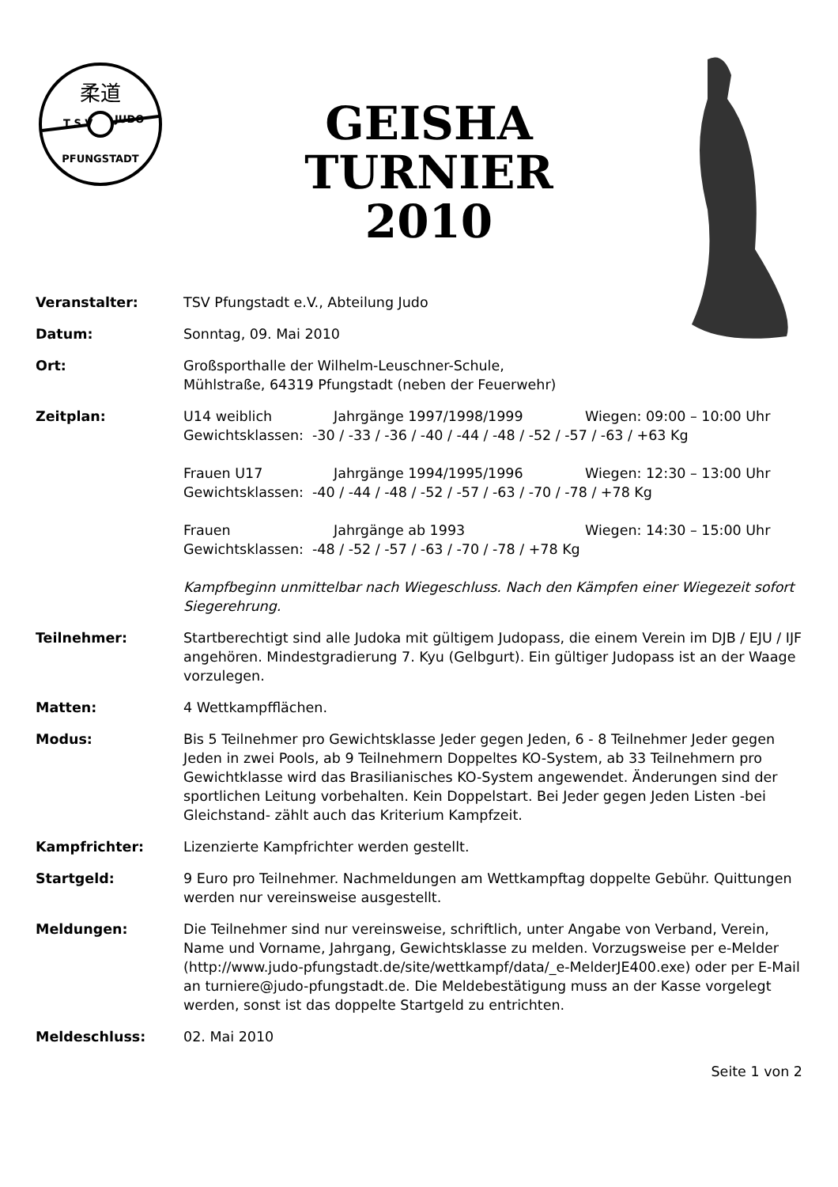柔道
T S V
JUDO
PFUNGSTADT
GEISHA TURNIER
2010
Veranstalter: TSV Pfungstadt e.V., Abteilung Judo
Datum: Sonntag, 09. Mai 2010
Ort: Großsporthalle der Wilhelm-Leuschner-Schule,
Mühlstraße, 64319 Pfungstadt (neben der Feuerwehr)
Zeitplan: U14 weiblich Jahrgänge 1997/1998/1999 Wiegen: 09:00 – 10:00 Uhr
Gewichtsklassen: -30 / -33 / -36 / -40 / -44 / -48 / -52 / -57 / -63 / +63 Kg
Frauen U17 Jahrgänge 1994/1995/1996 Wiegen: 12:30 – 13:00 Uhr
Gewichtsklassen: -40 / -44 / -48 / -52 / -57 / -63 / -70 / -78 / +78 Kg
Frauen Jahrgänge ab 1993 Wiegen: 14:30 – 15:00 Uhr
Gewichtsklassen: -48 / -52 / -57 / -63 / -70 / -78 / +78 Kg
Kampfbeginn unmittelbar nach Wiegeschluss. Nach den Kämpfen einer Wiegezeit sofort Siegerehrung.
Teilnehmer: Startberechtigt sind alle Judoka mit gültigem Judopass, die einem Verein im DJB / EJU / IJF angehören. Mindestgradierung 7. Kyu (Gelbgurt). Ein gültiger Judopass ist an der Waage vorzulegen.
Matten: 4 Wettkampfflächen.
Modus: Bis 5 Teilnehmer pro Gewichtsklasse Jeder gegen Jeden, 6 - 8 Teilnehmer Jeder gegen Jeden in zwei Pools, ab 9 Teilnehmern Doppeltes KO-System, ab 33 Teilnehmern pro Gewichtklasse wird das Brasilianisches KO-System angewendet. Änderungen sind der sportlichen Leitung vorbehalten. Kein Doppelstart. Bei Jeder gegen Jeden Listen -bei Gleichstand- zählt auch das Kriterium Kampfzeit.
Kampfrichter: Lizenzierte Kampfrichter werden gestellt.
Startgeld: 9 Euro pro Teilnehmer. Nachmeldungen am Wettkampftag doppelte Gebühr. Quittungen werden nur vereinsweise ausgestellt.
Meldungen: Die Teilnehmer sind nur vereinsweise, schriftlich, unter Angabe von Verband, Verein, Name und Vorname, Jahrgang, Gewichtsklasse zu melden. Vorzugsweise per e-Melder (http://www.judo-pfungstadt.de/site/wettkampf/data/_e-MelderJE400.exe) oder per E-Mail an turniere@judo-pfungstadt.de. Die Meldebestätigung muss an der Kasse vorgelegt werden, sonst ist das doppelte Startgeld zu entrichten.
Meldeschluss: 02. Mai 2010
Seite 1 von 2